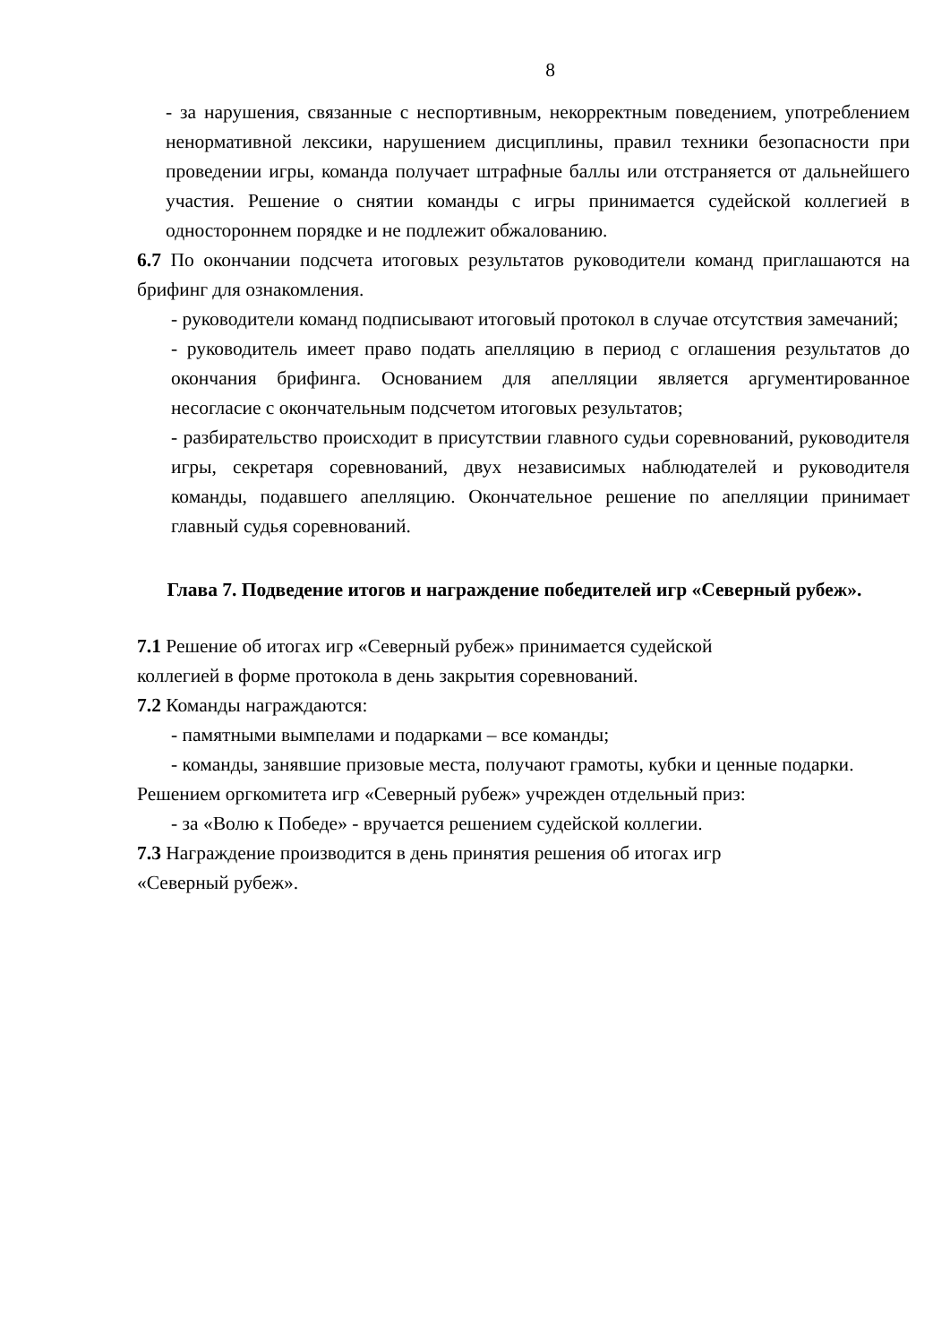8
- за нарушения, связанные с неспортивным, некорректным поведением, употреблением ненормативной лексики, нарушением дисциплины, правил техники безопасности при проведении игры, команда получает штрафные баллы или отстраняется от дальнейшего участия. Решение о снятии команды с игры принимается судейской коллегией в одностороннем порядке и не подлежит обжалованию.
6.7 По окончании подсчета итоговых результатов руководители команд приглашаются на брифинг для ознакомления.
- руководители команд подписывают итоговый протокол в случае отсутствия замечаний;
- руководитель имеет право подать апелляцию в период с оглашения результатов до окончания брифинга. Основанием для апелляции является аргументированное несогласие с окончательным подсчетом итоговых результатов;
- разбирательство происходит в присутствии главного судьи соревнований, руководителя игры, секретаря соревнований, двух независимых наблюдателей и руководителя команды, подавшего апелляцию. Окончательное решение по апелляции принимает главный судья соревнований.
Глава 7. Подведение итогов и награждение победителей игр «Северный рубеж».
7.1 Решение об итогах игр «Северный рубеж» принимается судейской
коллегией в форме протокола в день закрытия соревнований.
7.2 Команды награждаются:
- памятными вымпелами и подарками – все команды;
- команды, занявшие призовые места, получают грамоты, кубки и ценные подарки.
Решением оргкомитета игр «Северный рубеж» учрежден отдельный приз:
- за «Волю к Победе» - вручается решением судейской коллегии.
7.3 Награждение производится в день принятия решения об итогах игр
«Северный рубеж».